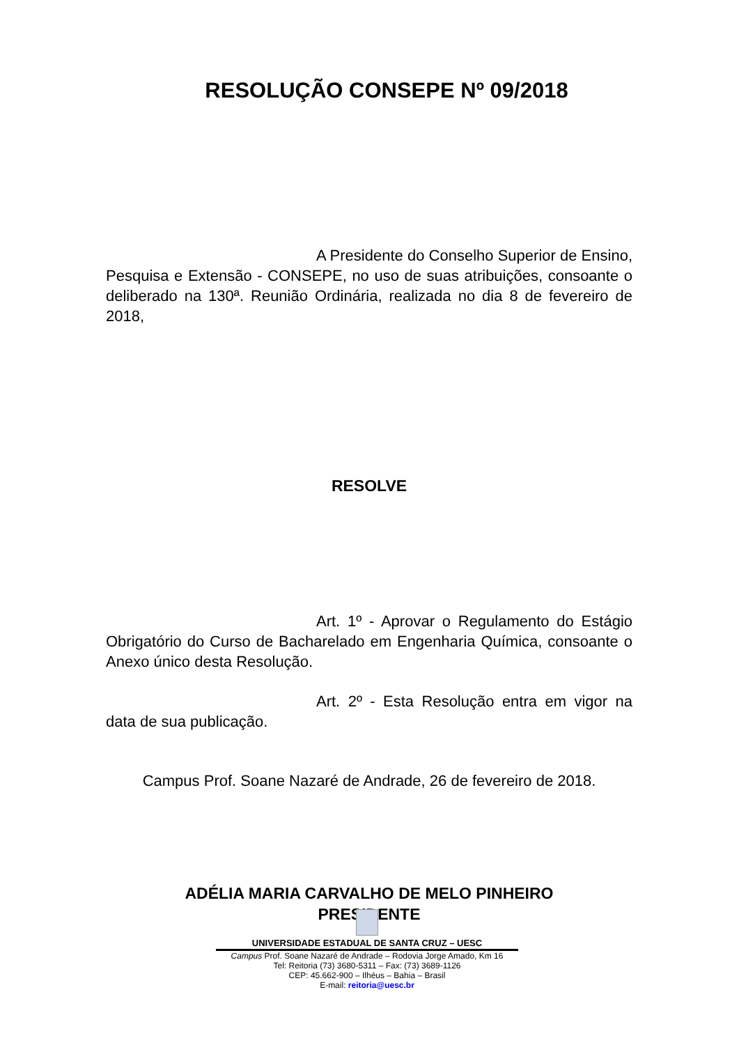RESOLUÇÃO CONSEPE Nº 09/2018
A Presidente do Conselho Superior de Ensino, Pesquisa e Extensão - CONSEPE, no uso de suas atribuições, consoante o deliberado na 130ª. Reunião Ordinária, realizada no dia 8 de fevereiro de 2018,
RESOLVE
Art. 1º - Aprovar o Regulamento do Estágio Obrigatório do Curso de Bacharelado em Engenharia Química, consoante o Anexo único desta Resolução.
Art. 2º - Esta Resolução entra em vigor na data de sua publicação.
Campus Prof. Soane Nazaré de Andrade, 26 de fevereiro de 2018.
ADÉLIA MARIA CARVALHO DE MELO PINHEIRO
PRESIDENTE
UNIVERSIDADE ESTADUAL DE SANTA CRUZ – UESC
Campus Prof. Soane Nazaré de Andrade – Rodovia Jorge Amado, Km 16
Tel: Reitoria (73) 3680-5311 – Fax: (73) 3689-1126
CEP: 45.662-900 – Ilhéus – Bahia – Brasil
E-mail: reitoria@uesc.br